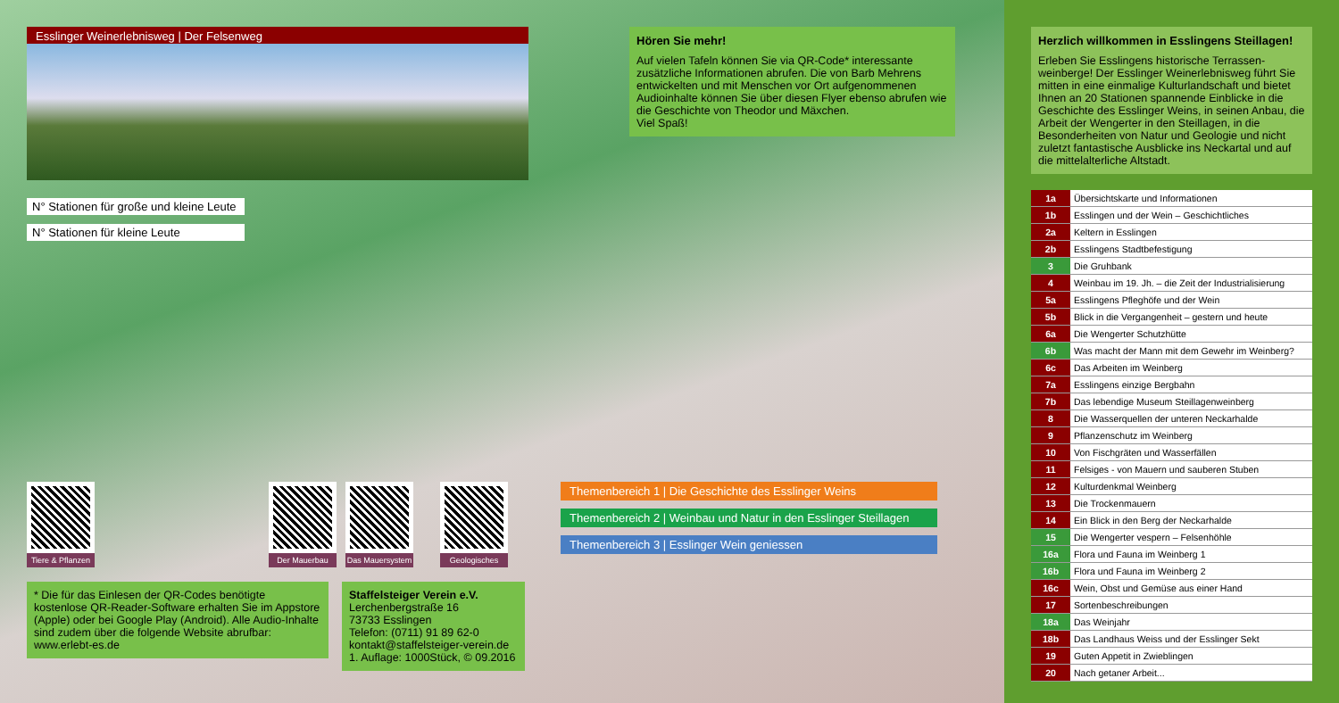Esslinger Weinerlebnisweg | Der Felsenweg
N° Stationen für große und kleine Leute
N° Stationen für kleine Leute
Hören Sie mehr!
Auf vielen Tafeln können Sie via QR-Code* interessante zusätzliche Informationen abrufen. Die von Barb Mehrens entwickelten und mit Menschen vor Ort aufgenommenen Audioinhalte können Sie über diesen Flyer ebenso abrufen wie die Geschichte von Theodor und Mäxchen.
Viel Spaß!
Herzlich willkommen in Esslingens Steillagen!
Erleben Sie Esslingens historische Terrassen­weinberge! Der Esslinger Weinerlebnisweg führt Sie mitten in eine einmalige Kulturlandschaft und bietet Ihnen an 20 Stationen spannende Einblicke in die Geschichte des Esslinger Weins, in seinen Anbau, die Arbeit der Wengerter in den Steillagen, in die Besonderheiten von Natur und Geologie und nicht zuletzt fantastische Ausblicke ins Neckartal und auf die mittelalterliche Altstadt.
| 1a | Übersichtskarte und Informationen |
| 1b | Esslingen und der Wein – Geschichtliches |
| 2a | Keltern in Esslingen |
| 2b | Esslingens Stadtbefestigung |
| 3 | Die Gruhbank |
| 4 | Weinbau im 19. Jh. – die Zeit der Industrialisierung |
| 5a | Esslingens Pfleghöfe und der Wein |
| 5b | Blick in die Vergangenheit – gestern und heute |
| 6a | Die Wengerter Schutzhütte |
| 6b | Was macht der Mann mit dem Gewehr im Weinberg? |
| 6c | Das Arbeiten im Weinberg |
| 7a | Esslingens einzige Bergbahn |
| 7b | Das lebendige Museum Steillagenweinberg |
| 8 | Die Wasserquellen der unteren Neckarhalde |
| 9 | Pflanzenschutz im Weinberg |
| 10 | Von Fischgräten und Wasserfällen |
| 11 | Felsiges - von Mauern und sauberen Stuben |
| 12 | Kulturdenkmal Weinberg |
| 13 | Die Trockenmauern |
| 14 | Ein Blick in den Berg der Neckarhalde |
| 15 | Die Wengerter vespern – Felsenhöhle |
| 16a | Flora und Fauna im Weinberg 1 |
| 16b | Flora und Fauna im Weinberg 2 |
| 16c | Wein, Obst und Gemüse aus einer Hand |
| 17 | Sortenbeschreibungen |
| 18a | Das Weinjahr |
| 18b | Das Landhaus Weiss und der Esslinger Sekt |
| 19 | Guten Appetit in Zwieblingen |
| 20 | Nach getaner Arbeit... |
Themenbereich 1 | Die Geschichte des Esslinger Weins
Themenbereich 2 | Weinbau und Natur in den Esslinger Steillagen
Themenbereich 3 | Esslinger Wein geniessen
Tiere & Pflanzen
Der Mauerbau Das Mauersystem
Geologisches
* Die für das Einlesen der QR-Codes benötigte kostenlose QR-Reader-Software erhalten Sie im Appstore (Apple) oder bei Google Play (Android). Alle Audio-Inhalte sind zudem über die folgende Website abrufbar: www.erlebt-es.de
Staffelsteiger Verein e.V.
Lerchenbergstraße 16
73733 Esslingen
Telefon: (0711) 91 89 62-0
kontakt@staffelsteiger-verein.de
1. Auflage: 1000Stück, © 09.2016